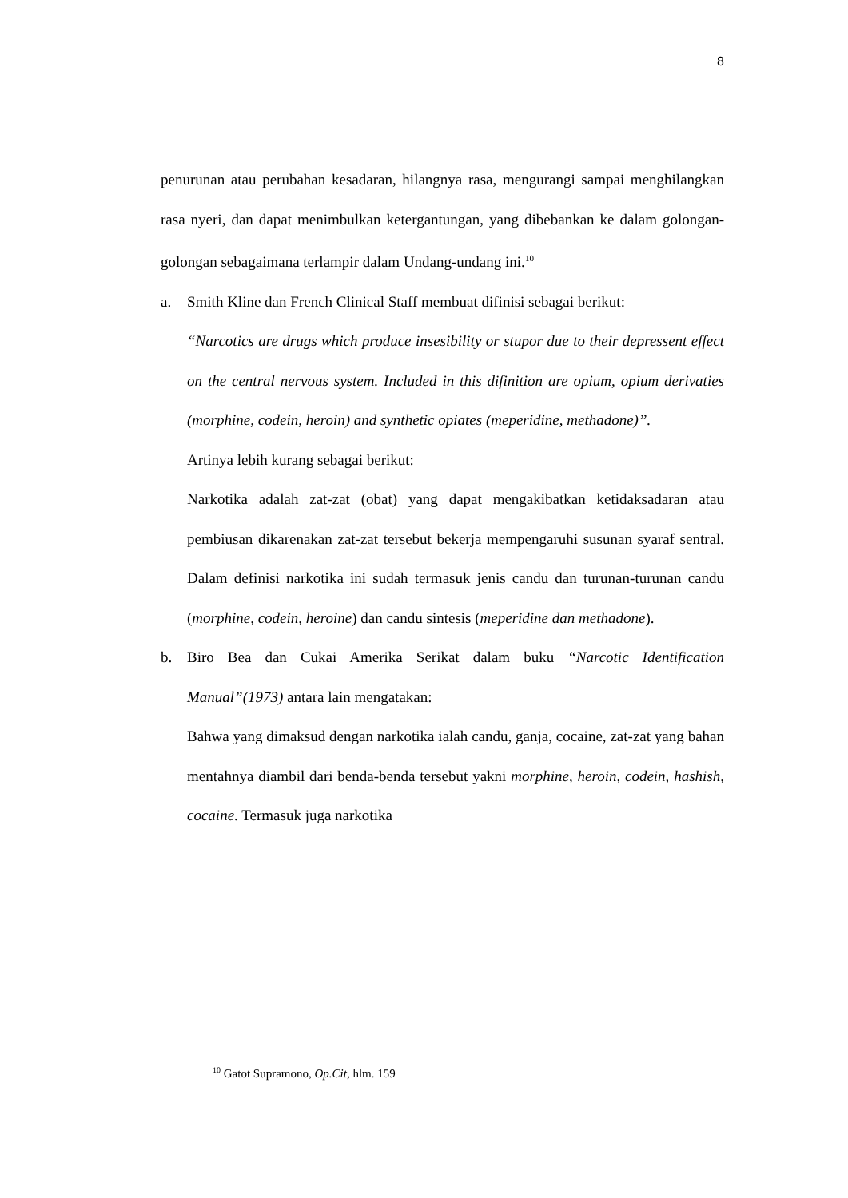8
penurunan atau perubahan kesadaran, hilangnya rasa, mengurangi sampai menghilangkan rasa nyeri, dan dapat menimbulkan ketergantungan, yang dibebankan ke dalam golongan-golongan sebagaimana terlampir dalam Undang-undang ini.<sup>10</sup>
a. Smith Kline dan French Clinical Staff membuat difinisi sebagai berikut:
“Narcotics are drugs which produce insesibility or stupor due to their depressent effect on the central nervous system. Included in this difinition are opium, opium derivaties (morphine, codein, heroin) and synthetic opiates (meperidine, methadone)”.
Artinya lebih kurang sebagai berikut:
Narkotika adalah zat-zat (obat) yang dapat mengakibatkan ketidaksadaran atau pembiusan dikarenakan zat-zat tersebut bekerja mempengaruhi susunan syaraf sentral. Dalam definisi narkotika ini sudah termasuk jenis candu dan turunan-turunan candu (morphine, codein, heroine) dan candu sintesis (meperidine dan methadone).
b. Biro Bea dan Cukai Amerika Serikat dalam buku “Narcotic Identification Manual”(1973) antara lain mengatakan:
Bahwa yang dimaksud dengan narkotika ialah candu, ganja, cocaine, zat-zat yang bahan mentahnya diambil dari benda-benda tersebut yakni morphine, heroin, codein, hashish, cocaine. Termasuk juga narkotika
<sup>10</sup> Gatot Supramono, Op.Cit, hlm. 159